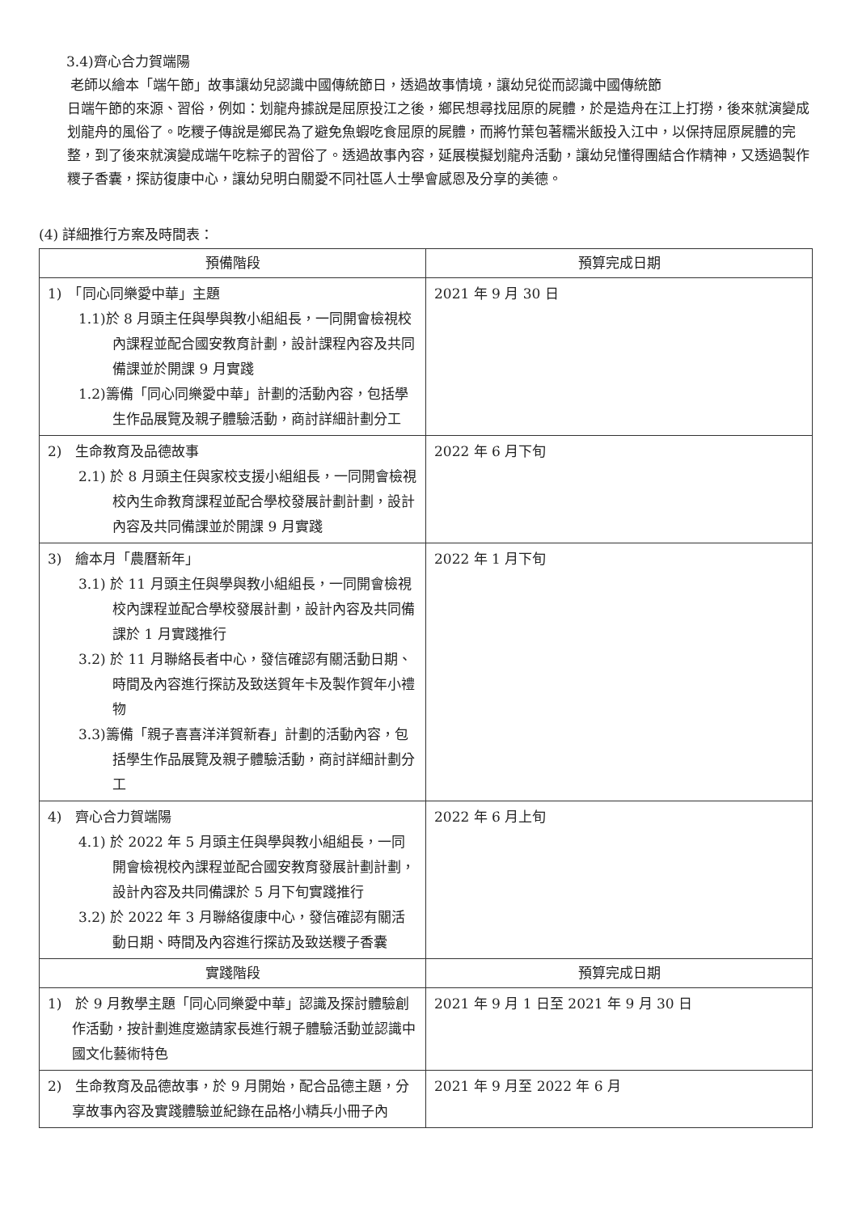3.4)齊心合力賀端陽
老師以繪本「端午節」故事讓幼兒認識中國傳統節日，透過故事情境，讓幼兒從而認識中國傳統節
日端午節的來源、習俗，例如：划龍舟據說是屈原投江之後，鄉民想尋找屈原的屍體，於是造舟在江上打撈，後來就演變成划龍舟的風俗了。吃糭子傳說是鄉民為了避免魚蝦吃食屈原的屍體，而將竹葉包著糯米飯投入江中，以保持屈原屍體的完整，到了後來就演變成端午吃粽子的習俗了。透過故事內容，延展模擬划龍舟活動，讓幼兒懂得團結合作精神，又透過製作糭子香囊，探訪復康中心，讓幼兒明白關愛不同社區人士學會感恩及分享的美德。
(4) 詳細推行方案及時間表：
| 預備階段 | 預算完成日期 |
| --- | --- |
| 1) 「同心同樂愛中華」主題 1.1)於 8 月頭主任與學與教小組組長，一同開會檢視校內課程並配合國安教育計劃，設計課程內容及共同備課並於開課 9 月實踐 1.2)籌備「同心同樂愛中華」計劃的活動內容，包括學生作品展覽及親子體驗活動，商討詳細計劃分工 | 2021 年 9 月 30 日 |
| 2) 生命教育及品德故事 2.1) 於 8 月頭主任與家校支援小組組長，一同開會檢視校內生命教育課程並配合學校發展計劃計劃，設計內容及共同備課並於開課 9 月實踐 | 2022 年 6 月下旬 |
| 3) 繪本月「農曆新年」 3.1) 於 11 月頭主任與學與教小組組長，一同開會檢視校內課程並配合學校發展計劃，設計內容及共同備課於 1 月實踐推行 3.2) 於 11 月聯絡長者中心，發信確認有關活動日期、時間及內容進行探訪及致送賀年卡及製作賀年小禮物 3.3)籌備「親子喜喜洋洋賀新春」計劃的活動內容，包括學生作品展覽及親子體驗活動，商討詳細計劃分工 | 2022 年 1 月下旬 |
| 4) 齊心合力賀端陽 4.1) 於 2022 年 5 月頭主任與學與教小組組長，一同開會檢視校內課程並配合國安教育發展計劃計劃，設計內容及共同備課於 5 月下旬實踐推行 3.2) 於 2022 年 3 月聯絡復康中心，發信確認有關活動日期、時間及內容進行探訪及致送糭子香囊 | 2022 年 6 月上旬 |
| 實踐階段 | 預算完成日期 |
| 1) 於 9 月教學主題「同心同樂愛中華」認識及探討體驗創作活動，按計劃進度邀請家長進行親子體驗活動並認識中國文化藝術特色 | 2021 年 9 月 1 日至 2021 年 9 月 30 日 |
| 2) 生命教育及品德故事，於 9 月開始，配合品德主題，分享故事內容及實踐體驗並紀錄在品格小精兵小冊子內 | 2021 年 9 月至 2022 年 6 月 |